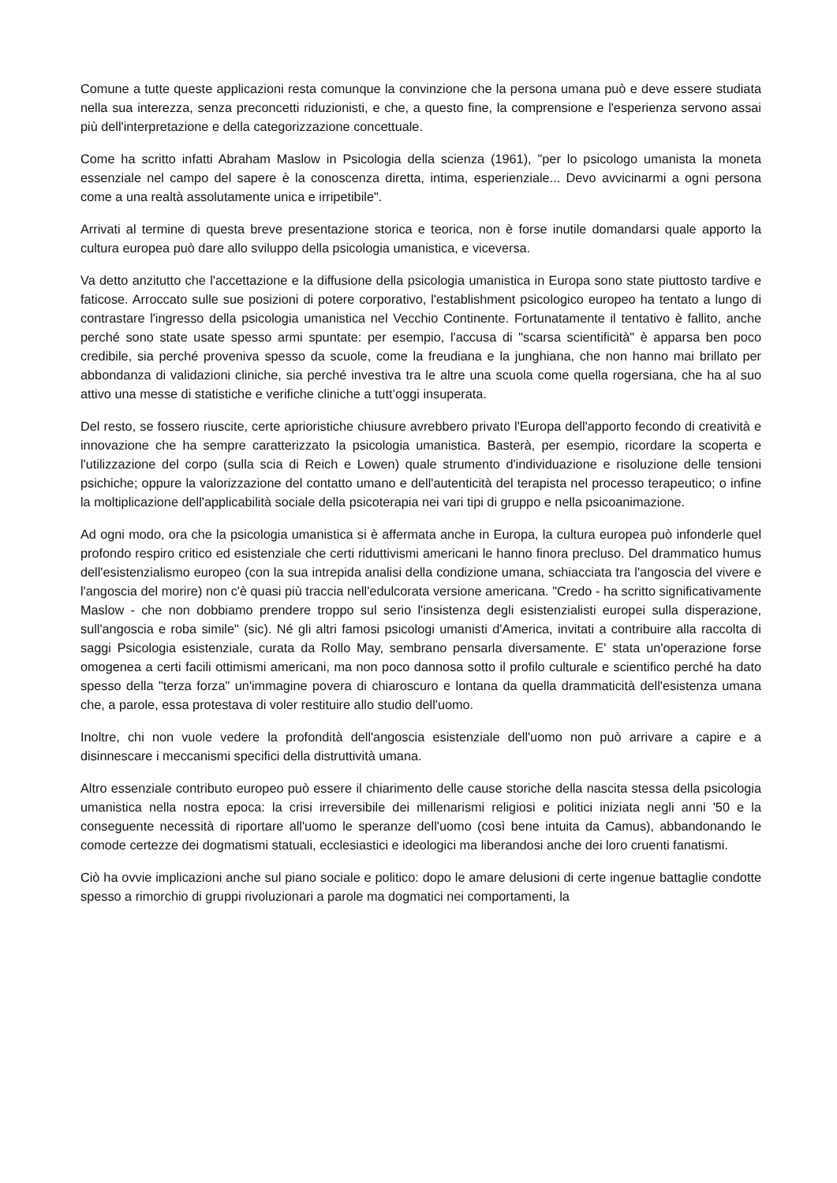Comune a tutte queste applicazioni resta comunque la convinzione che la persona umana può e deve essere studiata nella sua interezza, senza preconcetti riduzionisti, e che, a questo fine, la comprensione e l'esperienza servono assai più dell'interpretazione e della categorizzazione concettuale.
Come ha scritto infatti Abraham Maslow in Psicologia della scienza (1961), "per lo psicologo umanista la moneta essenziale nel campo del sapere è la conoscenza diretta, intima, esperienziale... Devo avvicinarmi a ogni persona come a una realtà assolutamente unica e irripetibile".
Arrivati al termine di questa breve presentazione storica e teorica, non è forse inutile domandarsi quale apporto la cultura europea può dare allo sviluppo della psicologia umanistica, e viceversa.
Va detto anzitutto che l'accettazione e la diffusione della psicologia umanistica in Europa sono state piuttosto tardive e faticose. Arroccato sulle sue posizioni di potere corporativo, l'establishment psicologico europeo ha tentato a lungo di contrastare l'ingresso della psicologia umanistica nel Vecchio Continente. Fortunatamente il tentativo è fallito, anche perché sono state usate spesso armi spuntate: per esempio, l'accusa di "scarsa scientificità" è apparsa ben poco credibile, sia perché proveniva spesso da scuole, come la freudiana e la junghiana, che non hanno mai brillato per abbondanza di validazioni cliniche, sia perché investiva tra le altre una scuola come quella rogersiana, che ha al suo attivo una messe di statistiche e verifiche cliniche a tutt’oggi insuperata.
Del resto, se fossero riuscite, certe aprioristiche chiusure avrebbero privato l'Europa dell'apporto fecondo di creatività e innovazione che ha sempre caratterizzato la psicologia umanistica. Basterà, per esempio, ricordare la scoperta e l'utilizzazione del corpo (sulla scia di Reich e Lowen) quale strumento d'individuazione e risoluzione delle tensioni psichiche; oppure la valorizzazione del contatto umano e dell'autenticità del terapista nel processo terapeutico; o infine la moltiplicazione dell'applicabilità sociale della psicoterapia nei vari tipi di gruppo e nella psicoanimazione.
Ad ogni modo, ora che la psicologia umanistica si è affermata anche in Europa, la cultura europea può infonderle quel profondo respiro critico ed esistenziale che certi riduttivismi americani le hanno finora precluso. Del drammatico humus dell'esistenzialismo europeo (con la sua intrepida analisi della condizione umana, schiacciata tra l'angoscia del vivere e l'angoscia del morire) non c'è quasi più traccia nell'edulcorata versione americana. "Credo - ha scritto significativamente Maslow - che non dobbiamo prendere troppo sul serio l'insistenza degli esistenzialisti europei sulla disperazione, sull'angoscia e roba simile" (sic). Né gli altri famosi psicologi umanisti d'America, invitati a contribuire alla raccolta di saggi Psicologia esistenziale, curata da Rollo May, sembrano pensarla diversamente. E' stata un'operazione forse omogenea a certi facili ottimismi americani, ma non poco dannosa sotto il profilo culturale e scientifico perché ha dato spesso della "terza forza" un'immagine povera di chiaroscuro e lontana da quella drammaticità dell'esistenza umana che, a parole, essa protestava di voler restituire allo studio dell'uomo.
Inoltre, chi non vuole vedere la profondità dell'angoscia esistenziale dell'uomo non può arrivare a capire e a disinnescare i meccanismi specifici della distruttività umana.
Altro essenziale contributo europeo può essere il chiarimento delle cause storiche della nascita stessa della psicologia umanistica nella nostra epoca: la crisi irreversibile dei millenarismi religiosi e politici iniziata negli anni '50 e la conseguente necessità di riportare all'uomo le speranze dell'uomo (così bene intuita da Camus), abbandonando le comode certezze dei dogmatismi statuali, ecclesiastici e ideologici ma liberandosi anche dei loro cruenti fanatismi.
Ciò ha ovvie implicazioni anche sul piano sociale e politico: dopo le amare delusioni di certe ingenue battaglie condotte spesso a rimorchio di gruppi rivoluzionari a parole ma dogmatici nei comportamenti, la